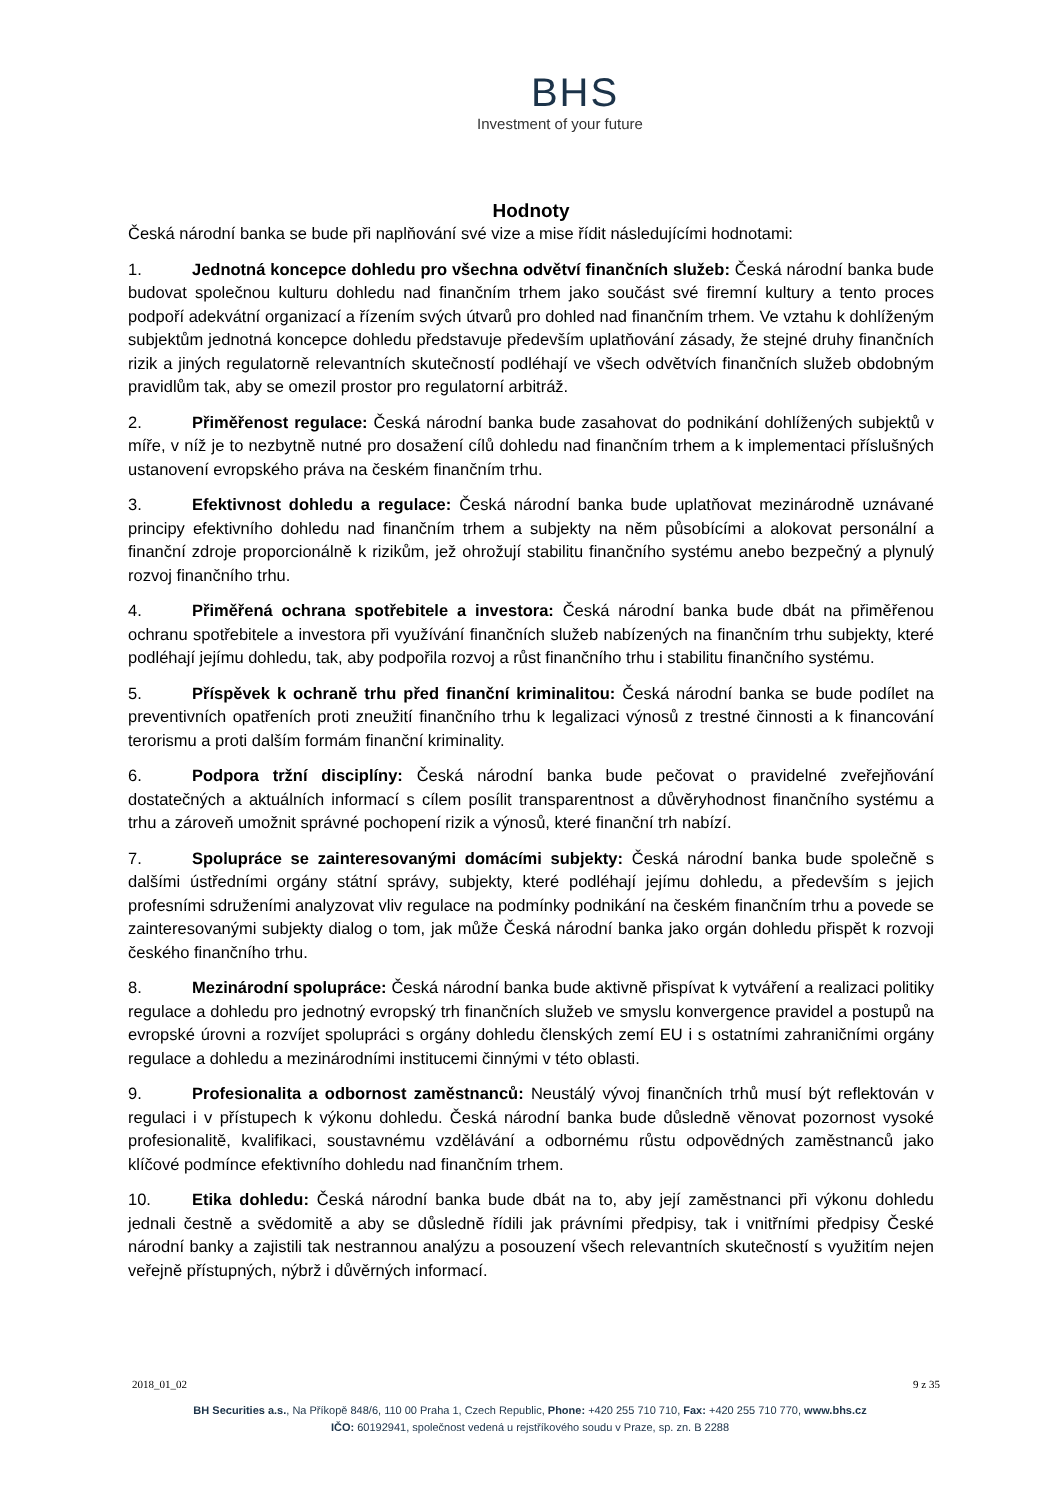BHS
Investment of your future
Hodnoty
Česká národní banka se bude při naplňování své vize a mise řídit následujícími hodnotami:
1. Jednotná koncepce dohledu pro všechna odvětví finančních služeb: Česká národní banka bude budovat společnou kulturu dohledu nad finančním trhem jako součást své firemní kultury a tento proces podpoří adekvátní organizací a řízením svých útvarů pro dohled nad finančním trhem. Ve vztahu k dohlíženým subjektům jednotná koncepce dohledu představuje především uplatňování zásady, že stejné druhy finančních rizik a jiných regulatorně relevantních skutečností podléhají ve všech odvětvích finančních služeb obdobným pravidlům tak, aby se omezil prostor pro regulatorní arbitráž.
2. Přiměřenost regulace: Česká národní banka bude zasahovat do podnikání dohlížených subjektů v míře, v níž je to nezbytně nutné pro dosažení cílů dohledu nad finančním trhem a k implementaci příslušných ustanovení evropského práva na českém finančním trhu.
3. Efektivnost dohledu a regulace: Česká národní banka bude uplatňovat mezinárodně uznávané principy efektivního dohledu nad finančním trhem a subjekty na něm působícími a alokovat personální a finanční zdroje proporcionálně k rizikům, jež ohrožují stabilitu finančního systému anebo bezpečný a plynulý rozvoj finančního trhu.
4. Přiměřená ochrana spotřebitele a investora: Česká národní banka bude dbát na přiměřenou ochranu spotřebitele a investora při využívání finančních služeb nabízených na finančním trhu subjekty, které podléhají jejímu dohledu, tak, aby podpořila rozvoj a růst finančního trhu i stabilitu finančního systému.
5. Příspěvek k ochraně trhu před finanční kriminalitou: Česká národní banka se bude podílet na preventivních opatřeních proti zneužití finančního trhu k legalizaci výnosů z trestné činnosti a k financování terorismu a proti dalším formám finanční kriminality.
6. Podpora tržní disciplíny: Česká národní banka bude pečovat o pravidelné zveřejňování dostatečných a aktuálních informací s cílem posílit transparentnost a důvěryhodnost finančního systému a trhu a zároveň umožnit správné pochopení rizik a výnosů, které finanční trh nabízí.
7. Spolupráce se zainteresovanými domácími subjekty: Česká národní banka bude společně s dalšími ústředními orgány státní správy, subjekty, které podléhají jejímu dohledu, a především s jejich profesními sdruženími analyzovat vliv regulace na podmínky podnikání na českém finančním trhu a povede se zainteresovanými subjekty dialog o tom, jak může Česká národní banka jako orgán dohledu přispět k rozvoji českého finančního trhu.
8. Mezinárodní spolupráce: Česká národní banka bude aktivně přispívat k vytváření a realizaci politiky regulace a dohledu pro jednotný evropský trh finančních služeb ve smyslu konvergence pravidel a postupů na evropské úrovni a rozvíjet spolupráci s orgány dohledu členských zemí EU i s ostatními zahraničními orgány regulace a dohledu a mezinárodními institucemi činnými v této oblasti.
9. Profesionalita a odbornost zaměstnanců: Neustálý vývoj finančních trhů musí být reflektován v regulaci i v přístupech k výkonu dohledu. Česká národní banka bude důsledně věnovat pozornost vysoké profesionalitě, kvalifikaci, soustavnému vzdělávání a odbornému růstu odpovědných zaměstnanců jako klíčové podmínce efektivního dohledu nad finančním trhem.
10. Etika dohledu: Česká národní banka bude dbát na to, aby její zaměstnanci při výkonu dohledu jednali čestně a svědomitě a aby se důsledně řídili jak právními předpisy, tak i vnitřními předpisy České národní banky a zajistili tak nestrannou analýzu a posouzení všech relevantních skutečností s využitím nejen veřejně přístupných, nýbrž i důvěrných informací.
2018_01_02 9 z 35
BH Securities a.s., Na Příkopě 848/6, 110 00 Praha 1, Czech Republic, Phone: +420 255 710 710, Fax: +420 255 710 770, www.bhs.cz
IČO: 60192941, společnost vedená u rejstříkového soudu v Praze, sp. zn. B 2288